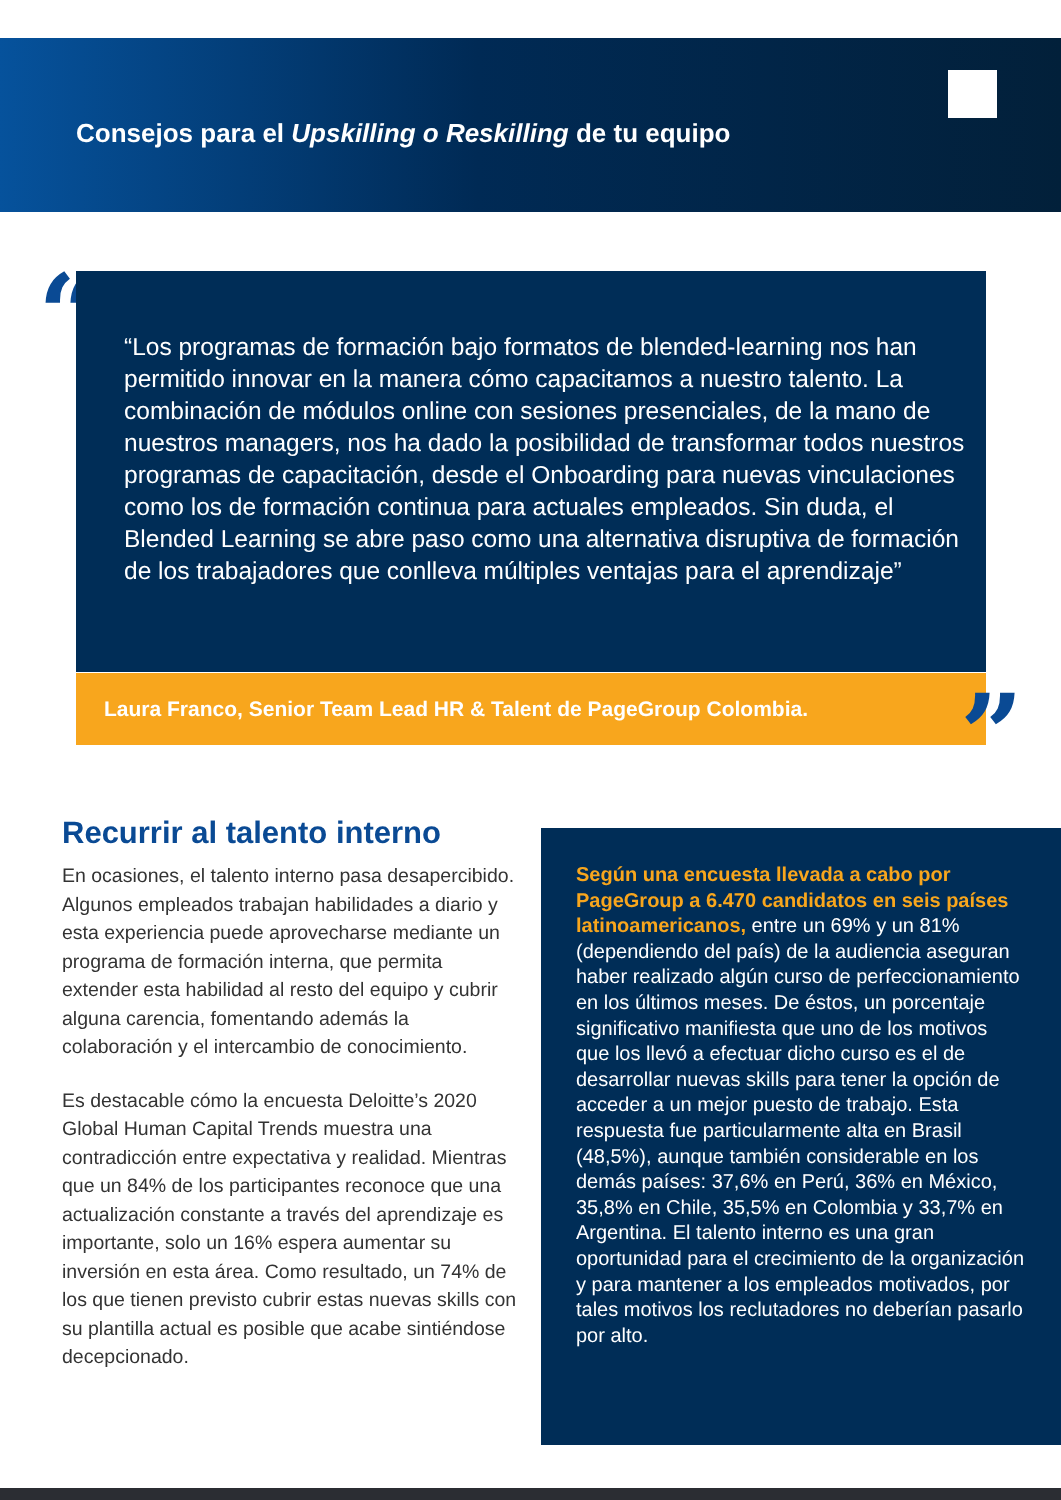Consejos para el Upskilling o Reskilling de tu equipo
“
“Los programas de formación bajo formatos de blended-learning nos han permitido innovar en la manera cómo capacitamos a nuestro talento. La combinación de módulos online con sesiones presenciales, de la mano de nuestros managers, nos ha dado la posibilidad de transformar todos nuestros programas de capacitación, desde el Onboarding para nuevas vinculaciones como los de formación continua para actuales empleados. Sin duda, el Blended Learning se abre paso como una alternativa disruptiva de formación de los trabajadores que conlleva múltiples ventajas para el aprendizaje”
Laura Franco, Senior Team Lead HR & Talent de PageGroup Colombia. ”
Recurrir al talento interno
En ocasiones, el talento interno pasa desapercibido. Algunos empleados trabajan habilidades a diario y esta experiencia puede aprovecharse mediante un programa de formación interna, que permita extender esta habilidad al resto del equipo y cubrir alguna carencia, fomentando además la colaboración y el intercambio de conocimiento.
Es destacable cómo la encuesta Deloitte’s 2020 Global Human Capital Trends muestra una contradicción entre expectativa y realidad. Mientras que un 84% de los participantes reconoce que una actualización constante a través del aprendizaje es importante, solo un 16% espera aumentar su inversión en esta área. Como resultado, un 74% de los que tienen previsto cubrir estas nuevas skills con su plantilla actual es posible que acabe sintiéndose decepcionado.
Según una encuesta llevada a cabo por PageGroup a 6.470 candidatos en seis países latinoamericanos, entre un 69% y un 81% (dependiendo del país) de la audiencia aseguran haber realizado algún curso de perfeccionamiento en los últimos meses. De éstos, un porcentaje significativo manifiesta que uno de los motivos que los llevó a efectuar dicho curso es el de desarrollar nuevas skills para tener la opción de acceder a un mejor puesto de trabajo. Esta respuesta fue particularmente alta en Brasil (48,5%), aunque también considerable en los demás países: 37,6% en Perú, 36% en México, 35,8% en Chile, 35,5% en Colombia y 33,7% en Argentina. El talento interno es una gran oportunidad para el crecimiento de la organización y para mantener a los empleados motivados, por tales motivos los reclutadores no deberían pasarlo por alto.